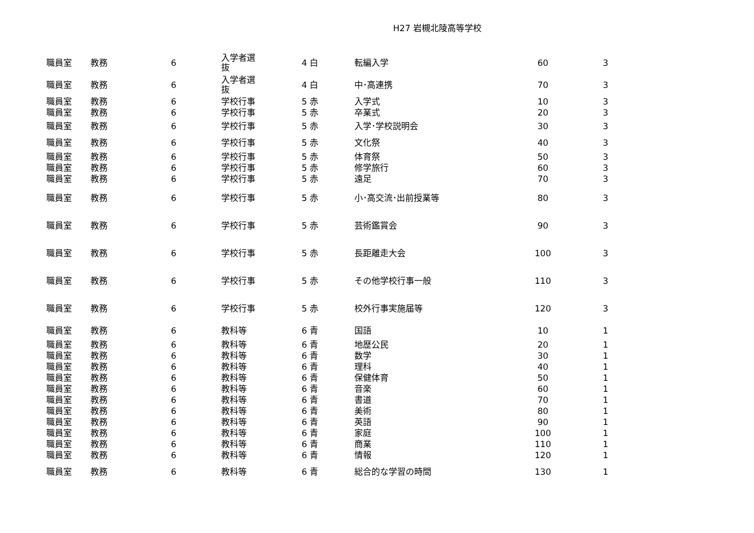H27 岩槻北陵高等学校
| 職員室 | 教務 | 6 | 入学者選 抜 | 4 白 | 転編入学 | 60 | 3 |
| 職員室 | 教務 | 6 | 入学者選 抜 | 4 白 | 中･高連携 | 70 | 3 |
| 職員室 | 教務 | 6 | 学校行事 | 5 赤 | 入学式 | 10 | 3 |
| 職員室 | 教務 | 6 | 学校行事 | 5 赤 | 卒業式 | 20 | 3 |
| 職員室 | 教務 | 6 | 学校行事 | 5 赤 | 入学･学校説明会 | 30 | 3 |
| 職員室 | 教務 | 6 | 学校行事 | 5 赤 | 文化祭 | 40 | 3 |
| 職員室 | 教務 | 6 | 学校行事 | 5 赤 | 体育祭 | 50 | 3 |
| 職員室 | 教務 | 6 | 学校行事 | 5 赤 | 修学旅行 | 60 | 3 |
| 職員室 | 教務 | 6 | 学校行事 | 5 赤 | 遠足 | 70 | 3 |
| 職員室 | 教務 | 6 | 学校行事 | 5 赤 | 小･高交流･出前授業等 | 80 | 3 |
| 職員室 | 教務 | 6 | 学校行事 | 5 赤 | 芸術鑑賞会 | 90 | 3 |
| 職員室 | 教務 | 6 | 学校行事 | 5 赤 | 長距離走大会 | 100 | 3 |
| 職員室 | 教務 | 6 | 学校行事 | 5 赤 | その他学校行事一般 | 110 | 3 |
| 職員室 | 教務 | 6 | 学校行事 | 5 赤 | 校外行事実施届等 | 120 | 3 |
| 職員室 | 教務 | 6 | 教科等 | 6 青 | 国語 | 10 | 1 |
| 職員室 | 教務 | 6 | 教科等 | 6 青 | 地歴公民 | 20 | 1 |
| 職員室 | 教務 | 6 | 教科等 | 6 青 | 数学 | 30 | 1 |
| 職員室 | 教務 | 6 | 教科等 | 6 青 | 理科 | 40 | 1 |
| 職員室 | 教務 | 6 | 教科等 | 6 青 | 保健体育 | 50 | 1 |
| 職員室 | 教務 | 6 | 教科等 | 6 青 | 音楽 | 60 | 1 |
| 職員室 | 教務 | 6 | 教科等 | 6 青 | 書道 | 70 | 1 |
| 職員室 | 教務 | 6 | 教科等 | 6 青 | 美術 | 80 | 1 |
| 職員室 | 教務 | 6 | 教科等 | 6 青 | 英語 | 90 | 1 |
| 職員室 | 教務 | 6 | 教科等 | 6 青 | 家庭 | 100 | 1 |
| 職員室 | 教務 | 6 | 教科等 | 6 青 | 商業 | 110 | 1 |
| 職員室 | 教務 | 6 | 教科等 | 6 青 | 情報 | 120 | 1 |
| 職員室 | 教務 | 6 | 教科等 | 6 青 | 総合的な学習の時間 | 130 | 1 |